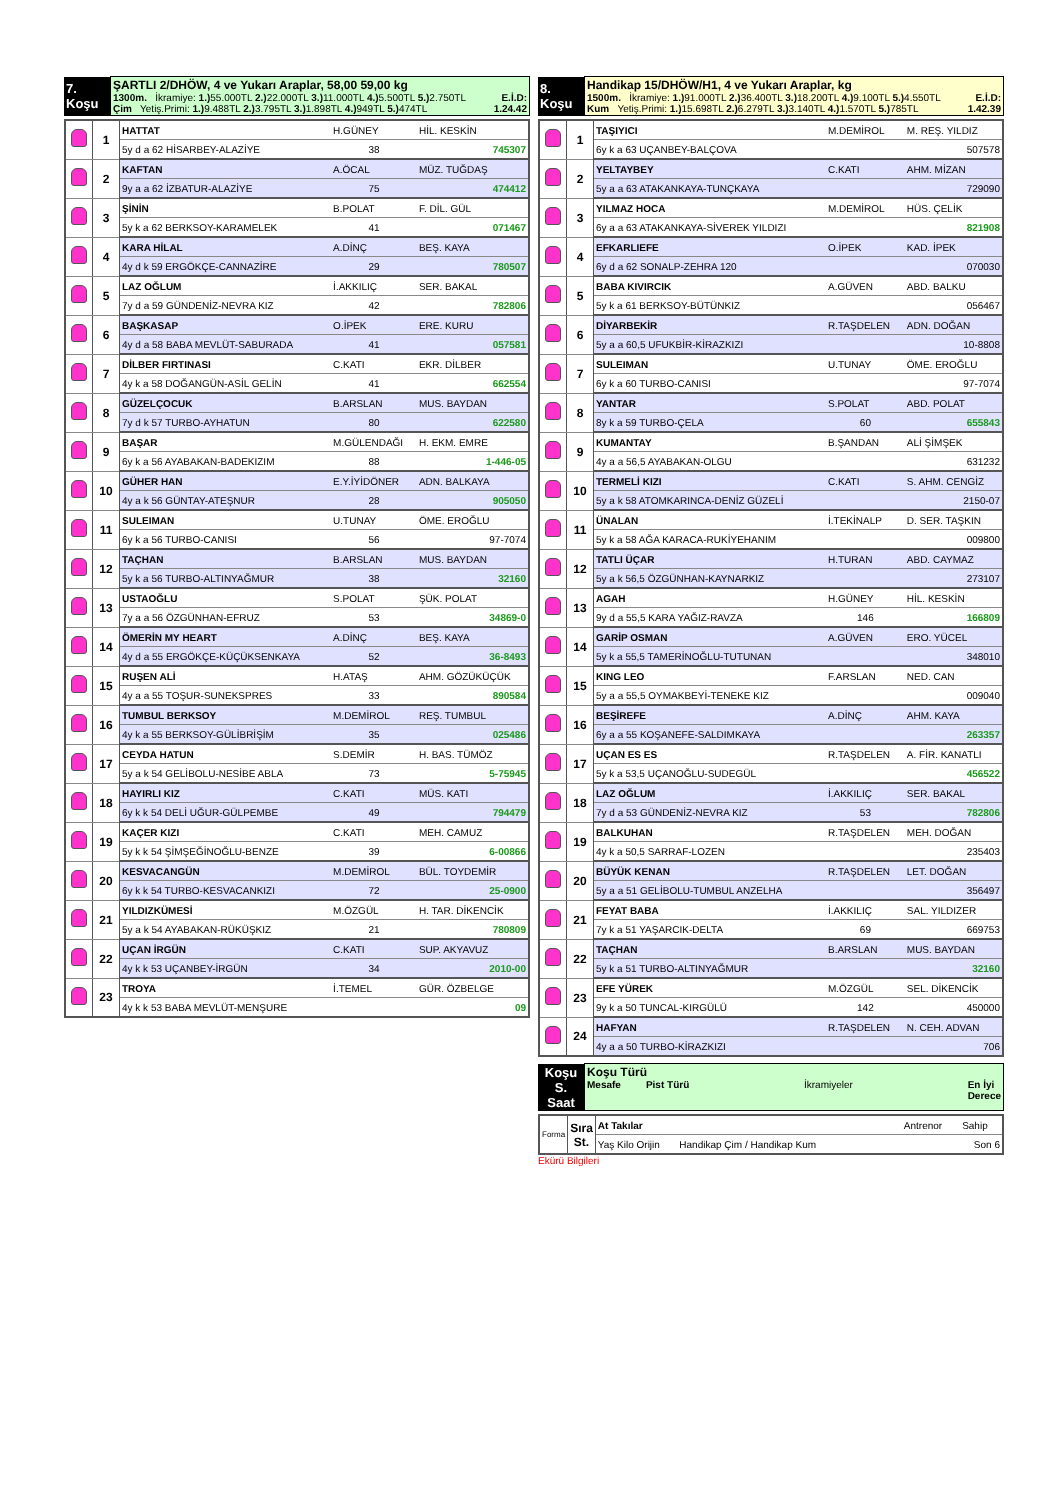| 7. Koşu | ŞARTLI 2/DHÖW, 4 ve Yukarı Araplar, 58,00 59,00 kg 1300m. İkramiye: 1.) 55.000TL 2.) 22.000TL 3.) 11.000TL 4.) 5.500TL 5.) 2.750TL E.İ.D: Çim Yetiş.Primi: 1.) 9.488TL 2.) 3.795TL 3.) 1.898TL 4.) 949TL 5.) 474TL 1.24.42 |
| | 1 | HATTAT | H.GÜNEY | HİL. KESKİN |
| | | 5y d a 62 HİSARBEY-ALAZİYE | 38 | 745307 |
| | 2 | KAFTAN | A.ÖCAL | MÜZ. TUĞDAŞ |
| | | 9y a a 62 İZBATUR-ALAZİYE | 75 | 474412 |
| | 3 | ŞİNİN | B.POLAT | F. DİL. GÜL |
| | | 5y k a 62 BERKSOY-KARAMELEK | 41 | 071467 |
| | 4 | KARA HİLAL | A.DİNÇ | BEŞ. KAYA |
| | | 4y d k 59 ERGÖKÇE-CANNAZİRE | 29 | 780507 |
| | 5 | LAZ OĞLUM | İ.AKKILIÇ | SER. BAKAL |
| | | 7y d a 59 GÜNDENİZ-NEVRA KIZ | 42 | 782806 |
| | 6 | BAŞKASAP | O.İPEK | ERE. KURU |
| | | 4y d a 58 BABA MEVLÜT-SABURADA | 41 | 057581 |
| | 7 | DİLBER FIRTINASI | C.KATI | EKR. DİLBER |
| | | 4y k a 58 DOĞANGÜN-ASİL GELİN | 41 | 662554 |
| | 8 | GÜZELÇOCUK | B.ARSLAN | MUS. BAYDAN |
| | | 7y d k 57 TURBO-AYHATUN | 80 | 622580 |
| | 9 | BAŞAR | M.GÜLENDAĞI | H. EKM. EMRE |
| | | 6y k a 56 AYABAKAN-BADEKIZIM | 88 | 1-446-05 |
| | 10 | GÜHER HAN | E.Y.İYİDÖNER | ADN. BALKAYA |
| | | 4y a k 56 GÜNTAY-ATEŞNUR | 28 | 905050 |
| | 11 | SULEIMAN | U.TUNAY | ÖME. EROĞLU |
| | | 6y k a 56 TURBO-CANISI | 56 | 97-7074 |
| | 12 | TAÇHAN | B.ARSLAN | MUS. BAYDAN |
| | | 5y k a 56 TURBO-ALTINYAĞMUR | 38 | 32160 |
| | 13 | USTAOĞLU | S.POLAT | ŞÜK. POLAT |
| | | 7y a a 56 ÖZGÜNHAN-EFRUZ | 53 | 34869-0 |
| | 14 | ÖMERİN MY HEART | A.DİNÇ | BEŞ. KAYA |
| | | 4y d a 55 ERGÖKÇE-KÜÇÜKSENKAYA | 52 | 36-8493 |
| | 15 | RUŞEN ALİ | H.ATAŞ | AHM. GÖZÜKÜÇÜK |
| | | 4y a a 55 TOŞUR-SUNEKSPRES | 33 | 890584 |
| | 16 | TUMBUL BERKSOY | M.DEMİROL | REŞ. TUMBUL |
| | | 4y k a 55 BERKSOY-GÜLİBRİŞİM | 35 | 025486 |
| | 17 | CEYDA HATUN | S.DEMİR | H. BAS. TÜMÖZ |
| | | 5y a k 54 GELİBOLU-NESİBE ABLA | 73 | 5-75945 |
| | 18 | HAYIRLI KIZ | C.KATI | MÜS. KATI |
| | | 6y k k 54 DELİ UĞUR-GÜLPEMBE | 49 | 794479 |
| | 19 | KAÇER KIZI | C.KATI | MEH. CAMUZ |
| | | 5y k k 54 ŞİMŞEĞİNOĞLU-BENZE | 39 | 6-00866 |
| | 20 | KESVACANGÜN | M.DEMİROL | BÜL. TOYDEMİR |
| | | 6y k k 54 TURBO-KESVACANKIZI | 72 | 25-0900 |
| | 21 | YILDIZKÜMESİ | M.ÖZGÜL | H. TAR. DİKENCİK |
| | | 5y a k 54 AYABAKAN-RÜKÜŞKIZ | 21 | 780809 |
| | 22 | UÇAN İRGÜN | C.KATI | SUP. AKYAVUZ |
| | | 4y k k 53 UÇANBEY-İRGÜN | 34 | 2010-00 |
| | 23 | TROYA | İ.TEMEL | GÜR. ÖZBELGE |
| | | 4y k k 53 BABA MEVLÜT-MENŞURE | | 09 |
| 8. Koşu | Handikap 15/DHÖW/H1, 4 ve Yukarı Araplar, kg 1500m. İkramiye: 1.) 91.000TL 2.) 36.400TL 3.) 18.200TL 4.) 9.100TL 5.) 4.550TL E.İ.D: Kum Yetiş.Primi: 1.) 15.698TL 2.) 6.279TL 3.) 3.140TL 4.) 1.570TL 5.) 785TL 1.42.39 |
| | 1 | TAŞIYICI | M.DEMİROL | M. REŞ. YILDIZ |
| | | 6y k a 63 UÇANBEY-BALÇOVA | | 507578 |
| | 2 | YELTAYBEY | C.KATI | AHM. MİZAN |
| | | 5y a a 63 ATAKANKAYA-TUNÇKAYA | | 729090 |
| | 3 | YILMAZ HOCA | M.DEMİROL | HÜS. ÇELİK |
| | | 6y a a 63 ATAKANKAYA-SİVEREK YILDIZI | | 821908 |
| | 4 | EFKARLIEFE | O.İPEK | KAD. İPEK |
| | | 6y d a 62 SONALP-ZEHRA 120 | | 070030 |
| | 5 | BABA KIVIRCIK | A.GÜVEN | ABD. BALKU |
| | | 5y k a 61 BERKSOY-BÜTÜNKIZ | | 056467 |
| | 6 | DİYARBEKİR | R.TAŞDELEN | ADN. DOĞAN |
| | | 5y a a 60,5 UFUKBİR-KİRAZKIZI | | 10-8808 |
| | 7 | SULEIMAN | U.TUNAY | ÖME. EROĞLU |
| | | 6y k a 60 TURBO-CANISI | | 97-7074 |
| | 8 | YANTAR | S.POLAT | ABD. POLAT |
| | | 8y k a 59 TURBO-ÇELA | 60 | 655843 |
| | 9 | KUMANTAY | B.ŞANDAN | ALİ ŞİMŞEK |
| | | 4y a a 56,5 AYABAKAN-OLGU | | 631232 |
| | 10 | TERMELİ KIZI | C.KATI | S. AHM. CENGİZ |
| | | 5y a k 58 ATOMKARINCA-DENİZ GÜZELİ | | 2150-07 |
| | 11 | ÜNALAN | İ.TEKİNALP | D. SER. TAŞKIN |
| | | 5y k a 58 AĞA KARACA-RUKİYEHANIM | | 009800 |
| | 12 | TATLI ÜÇAR | H.TURAN | ABD. CAYMAZ |
| | | 5y a k 56,5 ÖZGÜNHAN-KAYNARKIZ | | 273107 |
| | 13 | AGAH | H.GÜNEY | HİL. KESKİN |
| | | 9y d a 55,5 KARA YAĞIZ-RAVZA | 146 | 166809 |
| | 14 | GARİP OSMAN | A.GÜVEN | ERO. YÜCEL |
| | | 5y k a 55,5 TAMERİNOĞLU-TUTUNAN | | 348010 |
| | 15 | KING LEO | F.ARSLAN | NED. CAN |
| | | 5y a a 55,5 OYMAKBEYİ-TENEKE KIZ | | 009040 |
| | 16 | BEŞİREFE | A.DİNÇ | AHM. KAYA |
| | | 6y a a 55 KOŞANEFE-SALDIMKAYA | | 263357 |
| | 17 | UÇAN ES ES | R.TAŞDELEN | A. FİR. KANATLI |
| | | 5y k a 53,5 UÇANOĞLU-SUDEGÜL | | 456522 |
| | 18 | LAZ OĞLUM | İ.AKKILIÇ | SER. BAKAL |
| | | 7y d a 53 GÜNDENİZ-NEVRA KIZ | 53 | 782806 |
| | 19 | BALKUHAN | R.TAŞDELEN | MEH. DOĞAN |
| | | 4y k a 50,5 SARRAF-LOZEN | | 235403 |
| | 20 | BÜYÜK KENAN | R.TAŞDELEN | LET. DOĞAN |
| | | 5y a a 51 GELİBOLU-TUMBUL ANZELHA | | 356497 |
| | 21 | FEYAT BABA | İ.AKKILIÇ | SAL. YILDIZER |
| | | 7y k a 51 YAŞARCIK-DELTA | 69 | 669753 |
| | 22 | TAÇHAN | B.ARSLAN | MUS. BAYDAN |
| | | 5y k a 51 TURBO-ALTINYAĞMUR | | 32160 |
| | 23 | EFE YÜREK | M.ÖZGÜL | SEL. DİKENCİK |
| | | 9y k a 50 TUNCAL-KIRGÜLÜ | 142 | 450000 |
| | 24 | HAFYAN | R.TAŞDELEN | N. CEH. ADVAN |
| | | 4y a a 50 TURBO-KİRAZKIZI | | 706 |
| Koşu S. Saat | Koşu Türü Mesafe Pist Türü İkramiyeler En İyi Derece |
| Forma | Sıra St. | At Takılar | Antrenor | Sahip |
| | | Yaş Kilo Orijin Handikap Çim / Handikap Kum | | Son 6 |
Ekürü Bilgileri